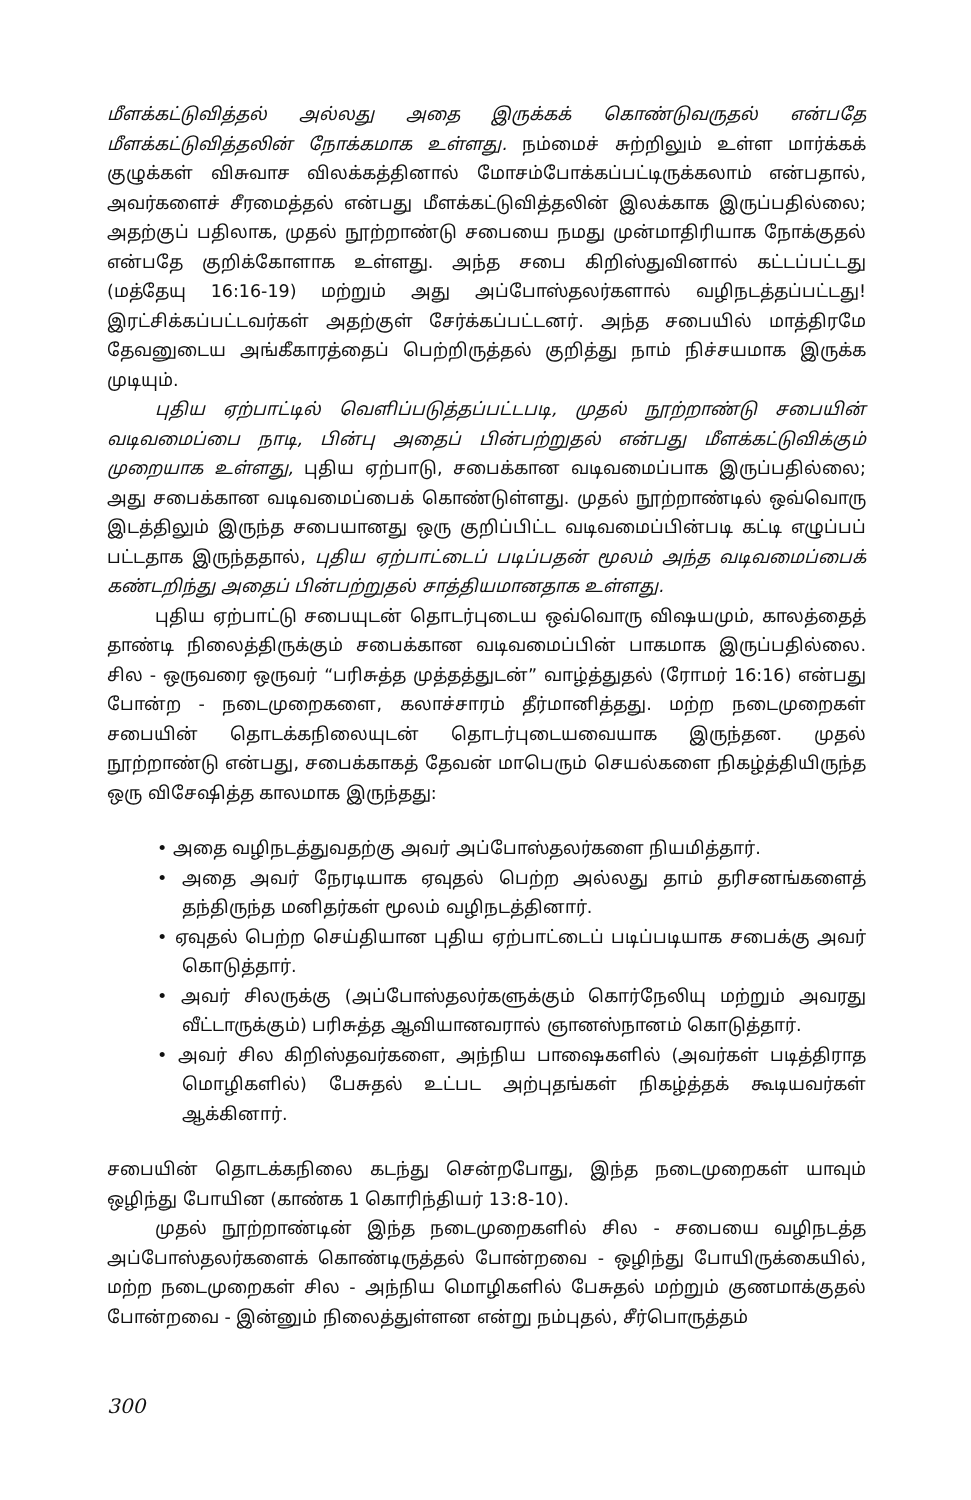மீளக்கட்டுவித்தல் அல்லது அதை இருக்கக் கொண்டுவருதல் என்பதே மீளக்கட்டுவித்தலின் நோக்கமாக உள்ளது. நம்மைச் சுற்றிலும் உள்ள மார்க்கக் குழுக்கள் விசுவாச விலக்கத்தினால் மோசம்போக்கப்பட்டிருக்கலாம் என்பதால், அவர்களைச் சீரமைத்தல் என்பது மீளக்கட்டுவித்தலின் இலக்காக இருப்பதில்லை; அதற்குப் பதிலாக, முதல் நூற்றாண்டு சபையை நமது முன்மாதிரியாக நோக்குதல் என்பதே குறிக்கோளாக உள்ளது. அந்த சபை கிறிஸ்துவினால் கட்டப்பட்டது (மத்தேயு 16:16-19) மற்றும் அது அப்போஸ்தலர்களால் வழிநடத்தப்பட்டது! இரட்சிக்கப்பட்டவர்கள் அதற்குள் சேர்க்கப்பட்டனர். அந்த சபையில் மாத்திரமே தேவனுடைய அங்கீகாரத்தைப் பெற்றிருத்தல் குறித்து நாம் நிச்சயமாக இருக்க முடியும்.
புதிய ஏற்பாட்டில் வெளிப்படுத்தப்பட்டபடி, முதல் நூற்றாண்டு சபையின் வடிவமைப்பை நாடி, பின்பு அதைப் பின்பற்றுதல் என்பது மீளக்கட்டுவிக்கும் முறையாக உள்ளது, புதிய ஏற்பாடு, சபைக்கான வடிவமைப்பாக இருப்பதில்லை; அது சபைக்கான வடிவமைப்பைக் கொண்டுள்ளது. முதல் நூற்றாண்டில் ஒவ்வொரு இடத்திலும் இருந்த சபையானது ஒரு குறிப்பிட்ட வடிவமைப்பின்படி கட்டி எழுப்பப் பட்டதாக இருந்ததால், புதிய ஏற்பாட்டைப் படிப்பதன் மூலம் அந்த வடிவமைப்பைக் கண்டறிந்து அதைப் பின்பற்றுதல் சாத்தியமானதாக உள்ளது.
புதிய ஏற்பாட்டு சபையுடன் தொடர்புடைய ஒவ்வொரு விஷயமும், காலத்தைத் தாண்டி நிலைத்திருக்கும் சபைக்கான வடிவமைப்பின் பாகமாக இருப்பதில்லை. சில - ஒருவரை ஒருவர் “பரிசுத்த முத்தத்துடன்” வாழ்த்துதல் (ரோமர் 16:16) என்பது போன்ற - நடைமுறைகளை, கலாச்சாரம் தீர்மானித்தது. மற்ற நடைமுறைகள் சபையின் தொடக்கநிலையுடன் தொடர்புடையவையாக இருந்தன. முதல் நூற்றாண்டு என்பது, சபைக்காகத் தேவன் மாபெரும் செயல்களை நிகழ்த்தியிருந்த ஒரு விசேஷித்த காலமாக இருந்தது:
• அதை வழிநடத்துவதற்கு அவர் அப்போஸ்தலர்களை நியமித்தார்.
• அதை அவர் நேரடியாக ஏவுதல் பெற்ற அல்லது தாம் தரிசனங்களைத் தந்திருந்த மனிதர்கள் மூலம் வழிநடத்தினார்.
• ஏவுதல் பெற்ற செய்தியான புதிய ஏற்பாட்டைப் படிப்படியாக சபைக்கு அவர் கொடுத்தார்.
• அவர் சிலருக்கு (அப்போஸ்தலர்களுக்கும் கொர்நேலியு மற்றும் அவரது வீட்டாருக்கும்) பரிசுத்த ஆவியானவரால் ஞானஸ்நானம் கொடுத்தார்.
• அவர் சில கிறிஸ்தவர்களை, அந்நிய பாஷைகளில் (அவர்கள் படித்திராத மொழிகளில்) பேசுதல் உட்பட அற்புதங்கள் நிகழ்த்தக் கூடியவர்கள் ஆக்கினார்.
சபையின் தொடக்கநிலை கடந்து சென்றபோது, இந்த நடைமுறைகள் யாவும் ஒழிந்து போயின (காண்க 1 கொரிந்தியர் 13:8-10).
முதல் நூற்றாண்டின் இந்த நடைமுறைகளில் சில - சபையை வழிநடத்த அப்போஸ்தலர்களைக் கொண்டிருத்தல் போன்றவை - ஒழிந்து போயிருக்கையில், மற்ற நடைமுறைகள் சில - அந்நிய மொழிகளில் பேசுதல் மற்றும் குணமாக்குதல் போன்றவை - இன்னும் நிலைத்துள்ளன என்று நம்புதல், சீர்பொருத்தம்
300